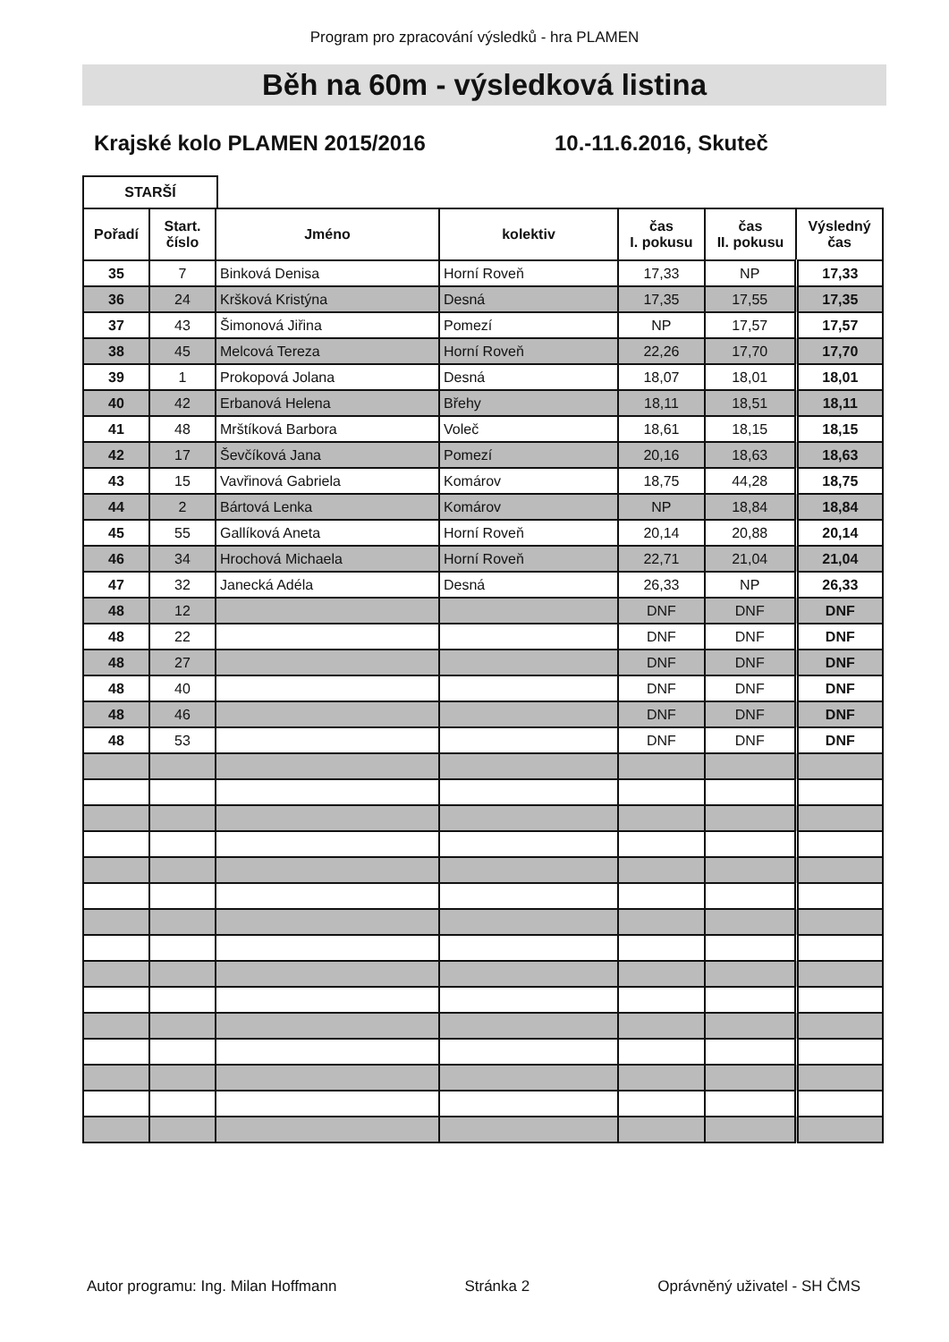Program pro zpracování výsledků - hra PLAMEN
Běh na 60m - výsledková listina
Krajské kolo PLAMEN 2015/2016 10.-11.6.2016, Skuteč
STARŠÍ
| Pořadí | Start. číslo | Jméno | kolektiv | čas I. pokusu | čas II. pokusu | Výsledný čas |
| --- | --- | --- | --- | --- | --- | --- |
| 35 | 7 | Binková Denisa | Horní Roveň | 17,33 | NP | 17,33 |
| 36 | 24 | Kršková Kristýna | Desná | 17,35 | 17,55 | 17,35 |
| 37 | 43 | Šimonová Jiřina | Pomezí | NP | 17,57 | 17,57 |
| 38 | 45 | Melcová Tereza | Horní Roveň | 22,26 | 17,70 | 17,70 |
| 39 | 1 | Prokopová Jolana | Desná | 18,07 | 18,01 | 18,01 |
| 40 | 42 | Erbanová Helena | Břehy | 18,11 | 18,51 | 18,11 |
| 41 | 48 | Mrštíková Barbora | Voleč | 18,61 | 18,15 | 18,15 |
| 42 | 17 | Ševčíková Jana | Pomezí | 20,16 | 18,63 | 18,63 |
| 43 | 15 | Vavřinová Gabriela | Komárov | 18,75 | 44,28 | 18,75 |
| 44 | 2 | Bártová Lenka | Komárov | NP | 18,84 | 18,84 |
| 45 | 55 | Gallíková Aneta | Horní Roveň | 20,14 | 20,88 | 20,14 |
| 46 | 34 | Hrochová Michaela | Horní Roveň | 22,71 | 21,04 | 21,04 |
| 47 | 32 | Janecká Adéla | Desná | 26,33 | NP | 26,33 |
| 48 | 12 | | | DNF | DNF | DNF |
| 48 | 22 | | | DNF | DNF | DNF |
| 48 | 27 | | | DNF | DNF | DNF |
| 48 | 40 | | | DNF | DNF | DNF |
| 48 | 46 | | | DNF | DNF | DNF |
| 48 | 53 | | | DNF | DNF | DNF |
Autor programu: Ing. Milan Hoffmann Stránka 2 Oprávněný uživatel - SH ČMS